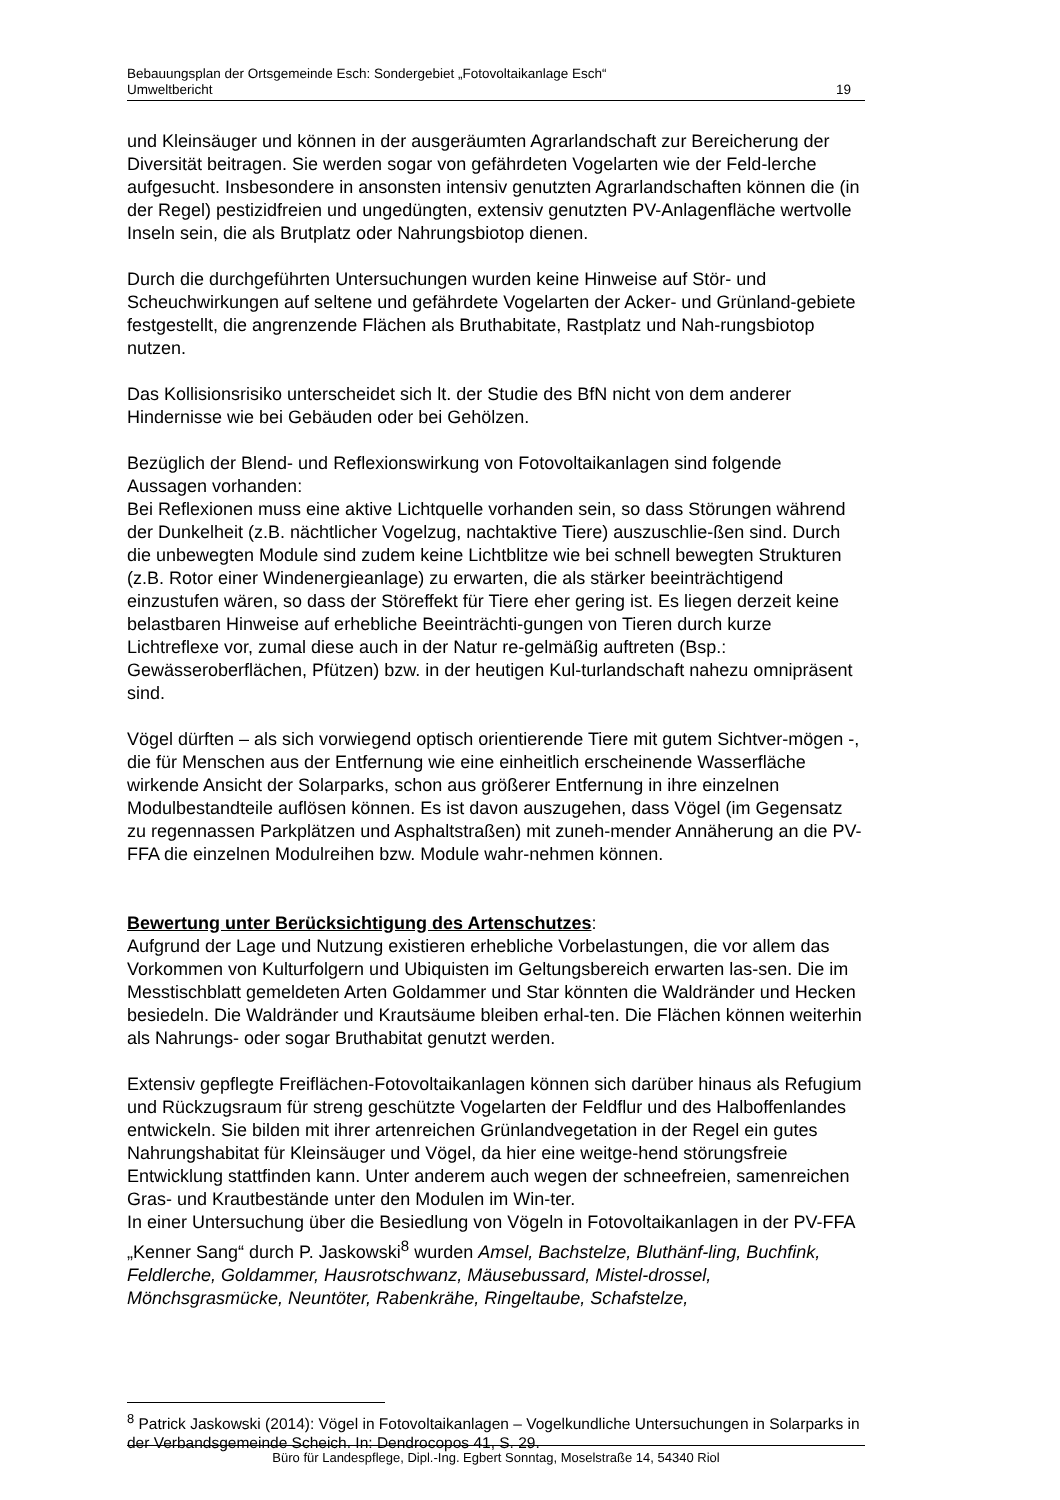Bebauungsplan der Ortsgemeinde Esch: Sondergebiet „Fotovoltaikanlage Esch“
Umweltbericht 19
und Kleinsäuger und können in der ausgeräumten Agrarlandschaft zur Bereicherung der Diversität beitragen. Sie werden sogar von gefährdeten Vogelarten wie der Feld-lerche aufgesucht. Insbesondere in ansonsten intensiv genutzten Agrarlandschaften können die (in der Regel) pestizidfreien und ungedüngten, extensiv genutzten PV-Anlagenfläche wertvolle Inseln sein, die als Brutplatz oder Nahrungsbiotop dienen.
Durch die durchgeführten Untersuchungen wurden keine Hinweise auf Stör- und Scheuchwirkungen auf seltene und gefährdete Vogelarten der Acker- und Grünland-gebiete festgestellt, die angrenzende Flächen als Bruthabitate, Rastplatz und Nah-rungsbiotop nutzen.
Das Kollisionsrisiko unterscheidet sich lt. der Studie des BfN nicht von dem anderer Hindernisse wie bei Gebäuden oder bei Gehölzen.
Bezüglich der Blend- und Reflexionswirkung von Fotovoltaikanlagen sind folgende Aussagen vorhanden:
Bei Reflexionen muss eine aktive Lichtquelle vorhanden sein, so dass Störungen während der Dunkelheit (z.B. nächtlicher Vogelzug, nachtaktive Tiere) auszuschlie-ßen sind. Durch die unbewegten Module sind zudem keine Lichtblitze wie bei schnell bewegten Strukturen (z.B. Rotor einer Windenergieanlage) zu erwarten, die als stärker beeinträchtigend einzustufen wären, so dass der Störeffekt für Tiere eher gering ist. Es liegen derzeit keine belastbaren Hinweise auf erhebliche Beeinträchti-gungen von Tieren durch kurze Lichtreflexe vor, zumal diese auch in der Natur re-gelmäßig auftreten (Bsp.: Gewässeroberflächen, Pfützen) bzw. in der heutigen Kul-turlandschaft nahezu omnipräsent sind.
Vögel dürften – als sich vorwiegend optisch orientierende Tiere mit gutem Sichtver-mögen -, die für Menschen aus der Entfernung wie eine einheitlich erscheinende Wasserfläche wirkende Ansicht der Solarparks, schon aus größerer Entfernung in ihre einzelnen Modulbestandteile auflösen können. Es ist davon auszugehen, dass Vögel (im Gegensatz zu regennassen Parkplätzen und Asphaltstraßen) mit zuneh-mender Annäherung an die PV-FFA die einzelnen Modulreihen bzw. Module wahr-nehmen können.
Bewertung unter Berücksichtigung des Artenschutzes:
Aufgrund der Lage und Nutzung existieren erhebliche Vorbelastungen, die vor allem das Vorkommen von Kulturfolgern und Ubiquisten im Geltungsbereich erwarten las-sen. Die im Messtischblatt gemeldeten Arten Goldammer und Star könnten die Waldränder und Hecken besiedeln. Die Waldränder und Krautsäume bleiben erhal-ten. Die Flächen können weiterhin als Nahrungs- oder sogar Bruthabitat genutzt werden.
Extensiv gepflegte Freiflächen-Fotovoltaikanlagen können sich darüber hinaus als Refugium und Rückzugsraum für streng geschützte Vogelarten der Feldflur und des Halboffenlandes entwickeln. Sie bilden mit ihrer artenreichen Grünlandvegetation in der Regel ein gutes Nahrungshabitat für Kleinsäuger und Vögel, da hier eine weitge-hend störungsfreie Entwicklung stattfinden kann. Unter anderem auch wegen der schneefreien, samenreichen Gras- und Krautbestände unter den Modulen im Win-ter.
In einer Untersuchung über die Besiedlung von Vögeln in Fotovoltaikanlagen in der PV-FFA „Kenner Sang“ durch P. Jaskowski<sup>8</sup> wurden Amsel, Bachstelze, Bluthänf-ling, Buchfink, Feldlerche, Goldammer, Hausrotschwanz, Mäusebussard, Mistel-drossel, Mönchsgrasmücke, Neuntöter, Rabenkrähe, Ringeltaube, Schafstelze,
<sup>8</sup> Patrick Jaskowski (2014): Vögel in Fotovoltaikanlagen – Vogelkundliche Untersuchungen in Solarparks in der Verbandsgemeinde Scheich. In: Dendrocopos 41, S. 29.
Büro für Landespflege, Dipl.-Ing. Egbert Sonntag, Moselstraße 14, 54340 Riol